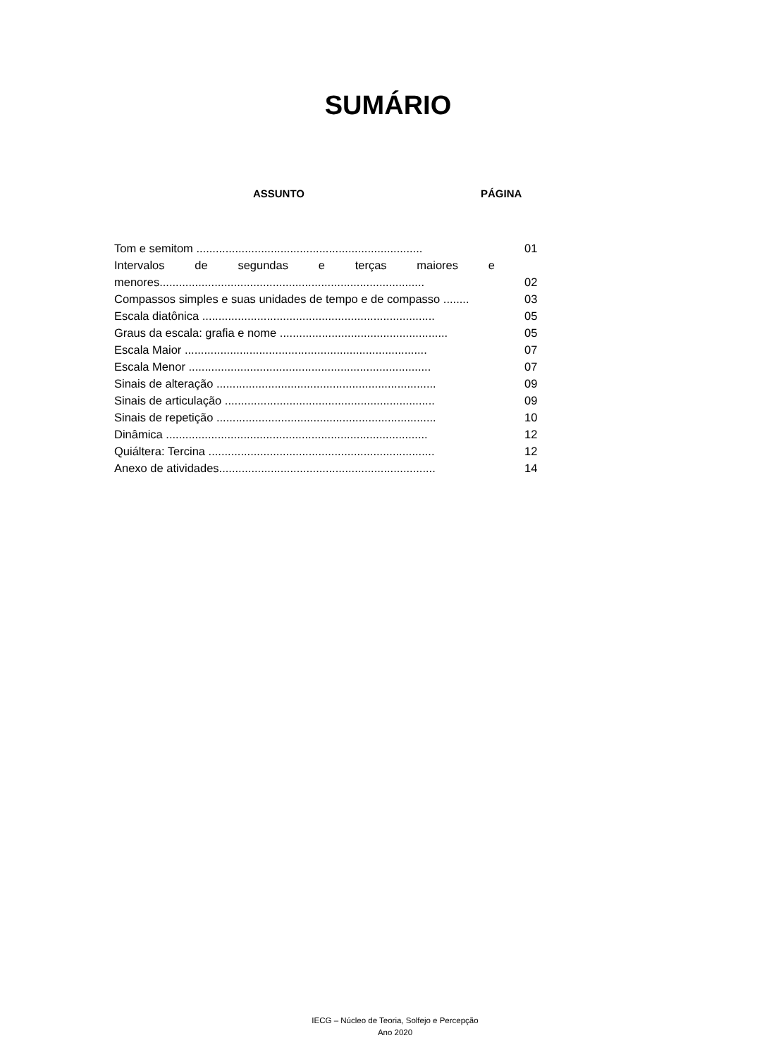SUMÁRIO
ASSUNTO PÁGINA
| Tom e semitom ...................................................................... | 01 |
| Intervalos de segundas e terças maiores e | |
| menores.................................................................................. | 02 |
| Compassos simples e suas unidades de tempo e de compasso ........ | 03 |
| Escala diatônica ........................................................................ | 05 |
| Graus da escala: grafia e nome .................................................... | 05 |
| Escala Maior ........................................................................... | 07 |
| Escala Menor ........................................................................... | 07 |
| Sinais de alteração .................................................................... | 09 |
| Sinais de articulação ................................................................. | 09 |
| Sinais de repetição .................................................................... | 10 |
| Dinâmica ................................................................................. | 12 |
| Quiáltera: Tercina ...................................................................... | 12 |
| Anexo de atividades................................................................... | 14 |
IECG – Núcleo de Teoria, Solfejo e Percepção
Ano 2020